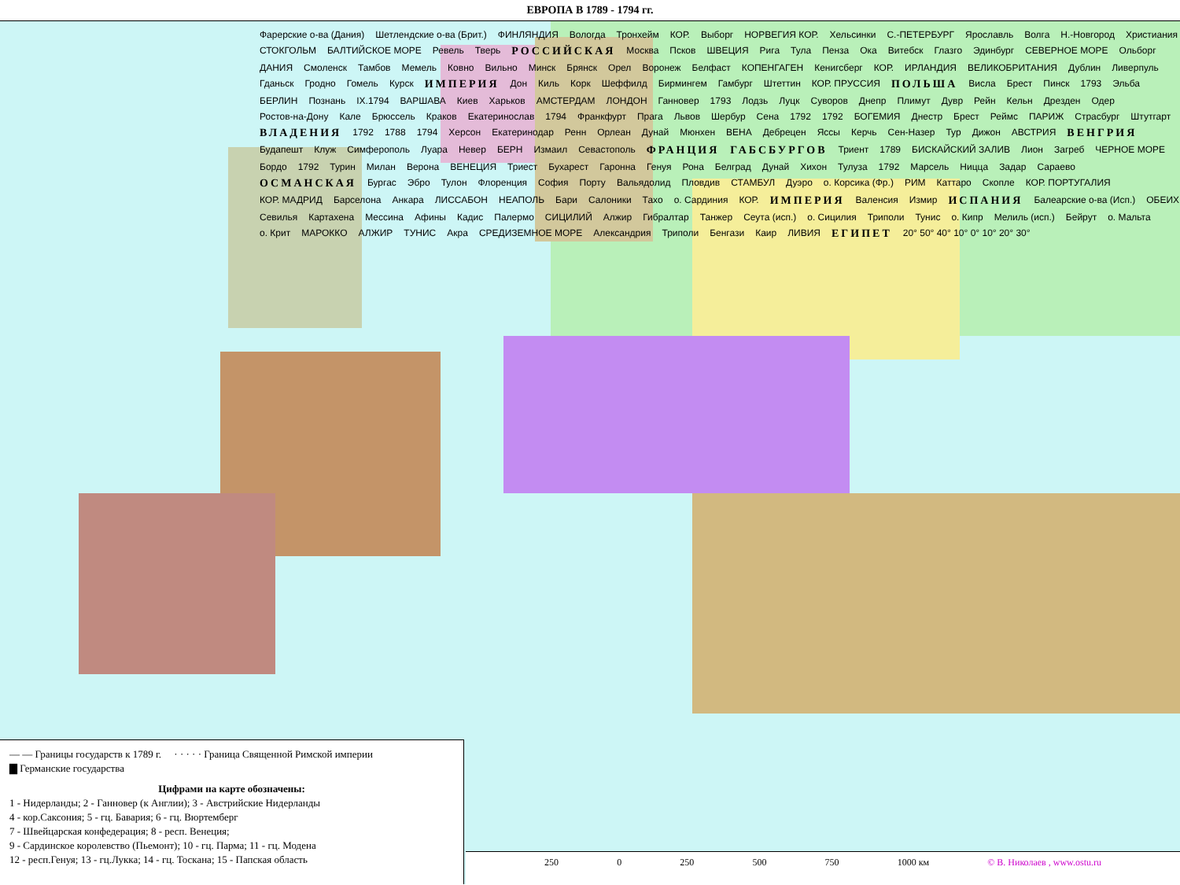ЕВРОПА В 1789 - 1794 гг.
Фарерские о-ва (Дания) Шетлендские о-ва (Брит.) ФИНЛЯНДИЯ Вологда Тронхейм КОР. Выборг НОРВЕГИЯ КОР. Хельсинки С.-ПЕТЕРБУРГ Ярославль Волга Н.-Новгород Христиания СТОКГОЛЬМ БАЛТИЙСКОЕ МОРЕ Ревель Тверь РОССИЙСКАЯ Москва Псков ШВЕЦИЯ Рига Тула Пенза Ока Витебск Глазго Эдинбург СЕВЕРНОЕ МОРЕ Ольборг ДАНИЯ Смоленск Тамбов Мемель Ковно Вильно Минск Брянск Орел Воронеж Белфаст КОПЕНГАГЕН Кенигсберг КОР. ИРЛАНДИЯ ВЕЛИКОБРИТАНИЯ Дублин Ливерпуль Гданьск Гродно Гомель Курск ИМПЕРИЯ Дон Киль Корк Шеффилд Бирмингем Гамбург Штеттин КОР. ПРУССИЯ ПОЛЬША Висла Брест Пинск 1793 Эльба БЕРЛИН Познань IX.1794 ВАРШАВА Киев Харьков АМСТЕРДАМ ЛОНДОН Ганновер 1793 Лодзь Луцк Суворов Днепр Плимут Дувр Рейн Кельн Дрезден Одер Ростов-на-Дону Кале Брюссель Краков Екатеринослав 1794 Франкфурт Прага Львов Шербур Сена 1792 1792 БОГЕМИЯ Днестр Брест Реймс ПАРИЖ Страсбург Штутгарт ВЛАДЕНИЯ 1792 1788 1794 Херсон Екатеринодар Ренн Орлеан Дунай Мюнхен ВЕНА Дебрецен Яссы Керчь Сен-Назер Тур Дижон АВСТРИЯ ВЕНГРИЯ Будапешт Клуж Симферополь Луара Невер БЕРН Измаил Севастополь ФРАНЦИЯ ГАБСБУРГОВ Триент 1789 БИСКАЙСКИЙ ЗАЛИВ Лион Загреб ЧЕРНОЕ МОРЕ Бордо 1792 Турин Милан Верона ВЕНЕЦИЯ Триест Бухарест Гаронна Генуя Рона Белград Дунай Хихон Тулуза 1792 Марсель Ницца Задар Сараево ОСМАНСКАЯ Бургас Эбро Тулон Флоренция София Порту Вальядолид Пловдив СТАМБУЛ Дуэро о. Корсика (Фр.) РИМ Каттаро Скопле КОР. ПОРТУГАЛИЯ КОР. МАДРИД Барселона Анкара ЛИССАБОН НЕАПОЛЬ Бари Салоники Тахо о. Сардиния КОР. ИМПЕРИЯ Валенсия Измир ИСПАНИЯ Балеарские о-ва (Исп.) ОБЕИХ Севилья Картахена Мессина Афины Кадис Палермо СИЦИЛИЙ Алжир Гибралтар Танжер Сеута (исп.) о. Сицилия Триполи Тунис о. Кипр Мелиль (исп.) Бейрут о. Мальта о. Крит МАРОККО АЛЖИР ТУНИС Акра СРЕДИЗЕМНОЕ МОРЕ Александрия Триполи Бенгази Каир ЛИВИЯ ЕГИПЕТ 20° 50° 40° 10° 0° 10° 20° 30°
— — Границы государств к 1789 г. · · · · · Граница Священной Римской империи
▇ Германские государства
Цифрами на карте обозначены:
1 - Нидерланды; 2 - Ганновер (к Англии); 3 - Австрийские Нидерланды
4 - кор.Саксония; 5 - гц. Бавария; 6 - гц. Вюртемберг
7 - Швейцарская конфедерация; 8 - респ. Венеция;
9 - Сардинское королевство (Пьемонт); 10 - гц. Парма; 11 - гц. Модена
12 - респ.Генуя; 13 - гц.Лукка; 14 - гц. Тоскана; 15 - Папская область
250 0 250 500 750 1000 км © В. Николаев , www.ostu.ru